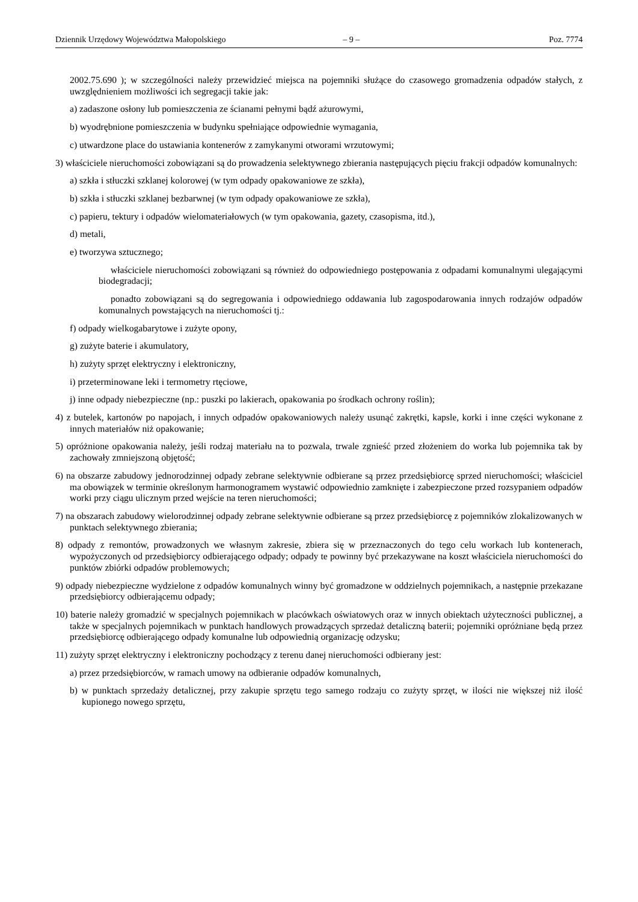Dziennik Urzędowy Województwa Małopolskiego – 9 – Poz. 7774
2002.75.690 ); w szczególności należy przewidzieć miejsca na pojemniki służące do czasowego gromadzenia odpadów stałych, z uwzględnieniem możliwości ich segregacji takie jak:
a) zadaszone osłony lub pomieszczenia ze ścianami pełnymi bądź ażurowymi,
b) wyodrębnione pomieszczenia w budynku spełniające odpowiednie wymagania,
c) utwardzone place do ustawiania kontenerów z zamykanymi otworami wrzutowymi;
3) właściciele nieruchomości zobowiązani są do prowadzenia selektywnego zbierania następujących pięciu frakcji odpadów komunalnych:
a) szkła i stłuczki szklanej kolorowej (w tym odpady opakowaniowe ze szkła),
b) szkła i stłuczki szklanej bezbarwnej (w tym odpady opakowaniowe ze szkła),
c) papieru, tektury i odpadów wielomateriałowych (w tym opakowania, gazety, czasopisma, itd.),
d) metali,
e) tworzywa sztucznego;
właściciele nieruchomości zobowiązani są również do odpowiedniego postępowania z odpadami komunalnymi ulegającymi biodegradacji;
ponadto zobowiązani są do segregowania i odpowiedniego oddawania lub zagospodarowania innych rodzajów odpadów komunalnych powstających na nieruchomości tj.:
f) odpady wielkogabarytowe i zużyte opony,
g) zużyte baterie i akumulatory,
h) zużyty sprzęt elektryczny i elektroniczny,
i) przeterminowane leki i termometry rtęciowe,
j) inne odpady niebezpieczne (np.: puszki po lakierach, opakowania po środkach ochrony roślin);
4) z butelek, kartonów po napojach, i innych odpadów opakowaniowych należy usunąć zakrętki, kapsle, korki i inne części wykonane z innych materiałów niż opakowanie;
5) opróżnione opakowania należy, jeśli rodzaj materiału na to pozwala, trwale zgnieść przed złożeniem do worka lub pojemnika tak by zachowały zmniejszoną objętość;
6) na obszarze zabudowy jednorodzinnej odpady zebrane selektywnie odbierane są przez przedsiębiorcę sprzed nieruchomości; właściciel ma obowiązek w terminie określonym harmonogramem wystawić odpowiednio zamknięte i zabezpieczone przed rozsypaniem odpadów worki przy ciągu ulicznym przed wejście na teren nieruchomości;
7) na obszarach zabudowy wielorodzinnej odpady zebrane selektywnie odbierane są przez przedsiębiorcę z pojemników zlokalizowanych w punktach selektywnego zbierania;
8) odpady z remontów, prowadzonych we własnym zakresie, zbiera się w przeznaczonych do tego celu workach lub kontenerach, wypożyczonych od przedsiębiorcy odbierającego odpady; odpady te powinny być przekazywane na koszt właściciela nieruchomości do punktów zbiórki odpadów problemowych;
9) odpady niebezpieczne wydzielone z odpadów komunalnych winny być gromadzone w oddzielnych pojemnikach, a następnie przekazane przedsiębiorcy odbierającemu odpady;
10) baterie należy gromadzić w specjalnych pojemnikach w placówkach oświatowych oraz w innych obiektach użyteczności publicznej, a także w specjalnych pojemnikach w punktach handlowych prowadzących sprzedaż detaliczną baterii; pojemniki opróżniane będą przez przedsiębiorcę odbierającego odpady komunalne lub odpowiednią organizację odzysku;
11) zużyty sprzęt elektryczny i elektroniczny pochodzący z terenu danej nieruchomości odbierany jest:
a) przez przedsiębiorców, w ramach umowy na odbieranie odpadów komunalnych,
b) w punktach sprzedaży detalicznej, przy zakupie sprzętu tego samego rodzaju co zużyty sprzęt, w ilości nie większej niż ilość kupionego nowego sprzętu,